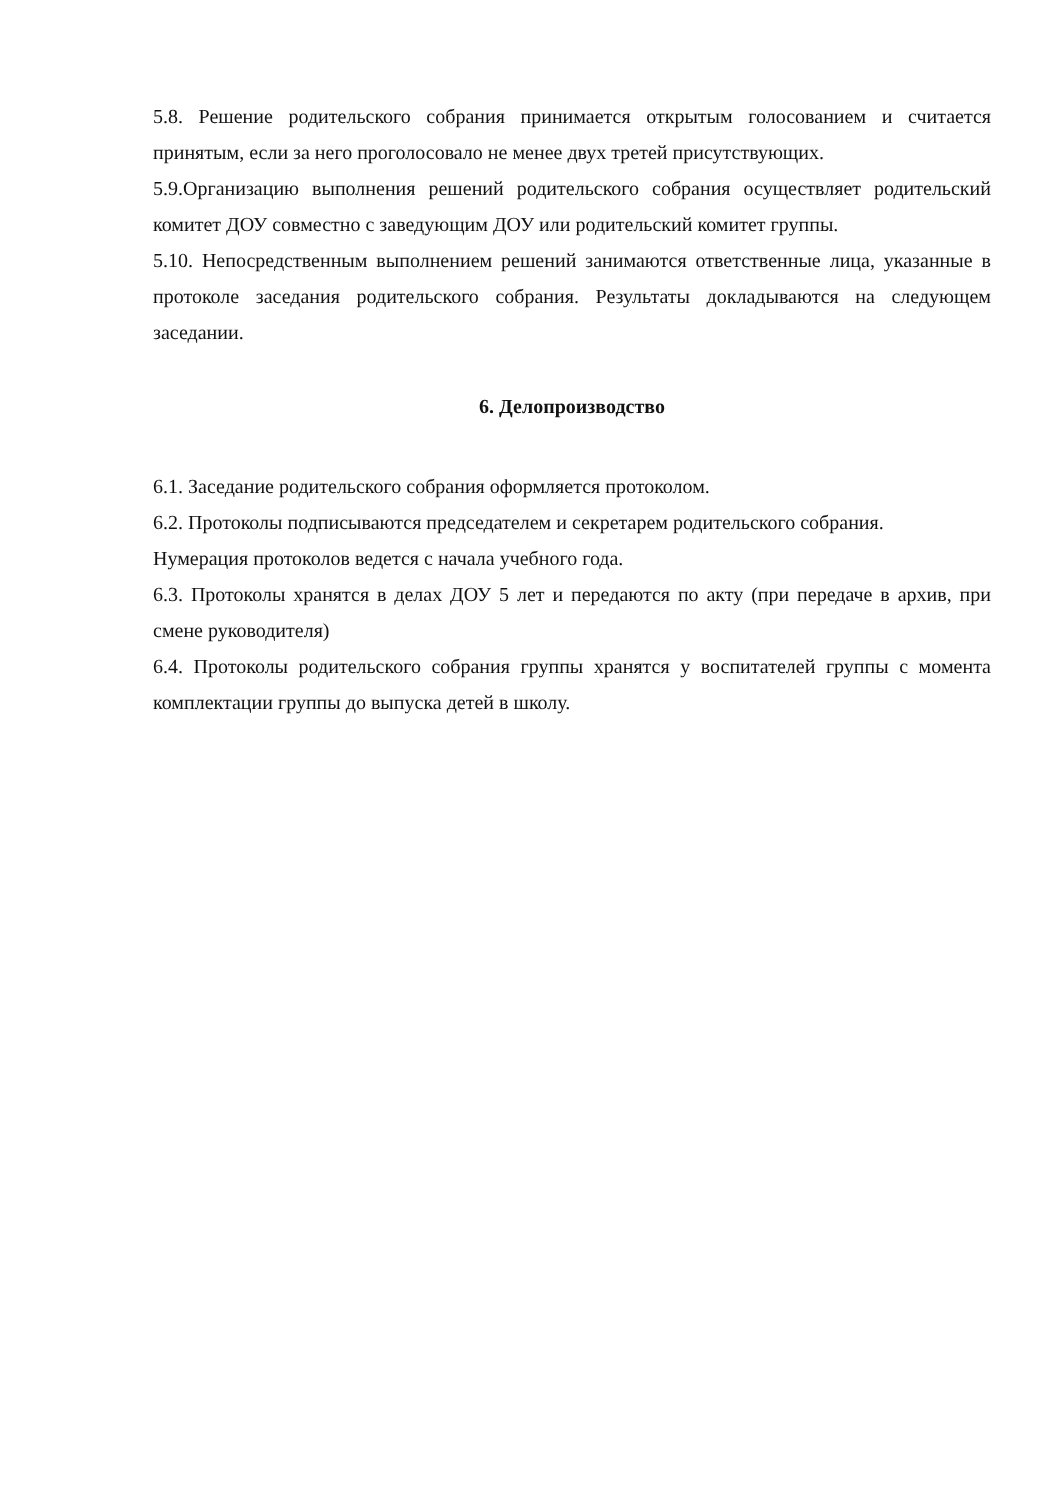5.8. Решение родительского собрания принимается открытым голосованием и считается принятым, если за него проголосовало не менее двух третей присутствующих.
5.9.Организацию выполнения решений родительского собрания осуществляет родительский комитет ДОУ совместно с заведующим ДОУ или родительский комитет группы.
5.10. Непосредственным выполнением решений занимаются ответственные лица, указанные в протоколе заседания родительского собрания. Результаты докладываются на следующем заседании.
6. Делопроизводство
6.1. Заседание родительского собрания оформляется протоколом.
6.2. Протоколы подписываются председателем и секретарем родительского собрания.
Нумерация протоколов ведется с начала учебного года.
6.3. Протоколы хранятся в делах ДОУ 5 лет и передаются по акту (при передаче в архив, при смене руководителя)
6.4. Протоколы родительского собрания группы хранятся у воспитателей группы с момента комплектации группы до выпуска детей в школу.